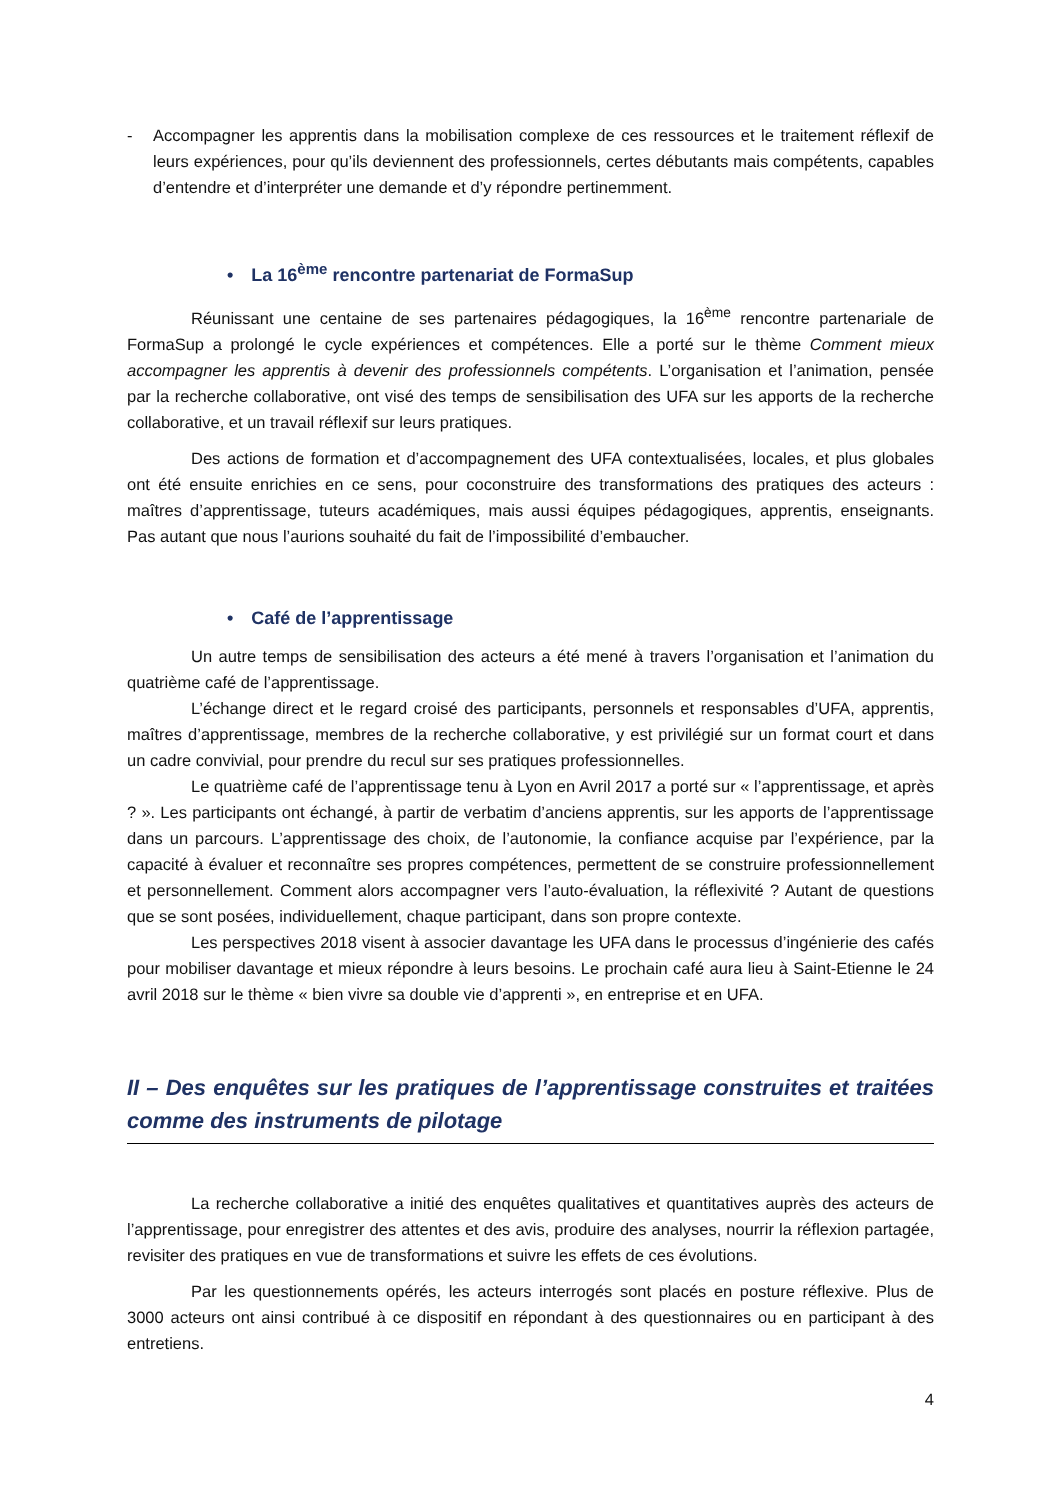- Accompagner les apprentis dans la mobilisation complexe de ces ressources et le traitement réflexif de leurs expériences, pour qu’ils deviennent des professionnels, certes débutants mais compétents, capables d’entendre et d’interpréter une demande et d’y répondre pertinemment.
• La 16<sup>ème</sup> rencontre partenariat de FormaSup
Réunissant une centaine de ses partenaires pédagogiques, la 16<sup>ème</sup> rencontre partenariale de FormaSup a prolongé le cycle expériences et compétences. Elle a porté sur le thème Comment mieux accompagner les apprentis à devenir des professionnels compétents. L’organisation et l’animation, pensée par la recherche collaborative, ont visé des temps de sensibilisation des UFA sur les apports de la recherche collaborative, et un travail réflexif sur leurs pratiques.
Des actions de formation et d’accompagnement des UFA contextualisées, locales, et plus globales ont été ensuite enrichies en ce sens, pour coconstruire des transformations des pratiques des acteurs : maîtres d’apprentissage, tuteurs académiques, mais aussi équipes pédagogiques, apprentis, enseignants. Pas autant que nous l’aurions souhaité du fait de l’impossibilité d’embaucher.
• Café de l’apprentissage
Un autre temps de sensibilisation des acteurs a été mené à travers l’organisation et l’animation du quatrième café de l’apprentissage.
L’échange direct et le regard croisé des participants, personnels et responsables d’UFA, apprentis, maîtres d’apprentissage, membres de la recherche collaborative, y est privilégié sur un format court et dans un cadre convivial, pour prendre du recul sur ses pratiques professionnelles.
Le quatrième café de l’apprentissage tenu à Lyon en Avril 2017 a porté sur « l’apprentissage, et après ? ». Les participants ont échangé, à partir de verbatim d’anciens apprentis, sur les apports de l’apprentissage dans un parcours. L’apprentissage des choix, de l’autonomie, la confiance acquise par l’expérience, par la capacité à évaluer et reconnaître ses propres compétences, permettent de se construire professionnellement et personnellement. Comment alors accompagner vers l’auto-évaluation, la réflexivité ? Autant de questions que se sont posées, individuellement, chaque participant, dans son propre contexte.
Les perspectives 2018 visent à associer davantage les UFA dans le processus d’ingénierie des cafés pour mobiliser davantage et mieux répondre à leurs besoins. Le prochain café aura lieu à Saint-Etienne le 24 avril 2018 sur le thème « bien vivre sa double vie d’apprenti », en entreprise et en UFA.
II – Des enquêtes sur les pratiques de l’apprentissage construites et traitées comme des instruments de pilotage
La recherche collaborative a initié des enquêtes qualitatives et quantitatives auprès des acteurs de l’apprentissage, pour enregistrer des attentes et des avis, produire des analyses, nourrir la réflexion partagée, revisiter des pratiques en vue de transformations et suivre les effets de ces évolutions.
Par les questionnements opérés, les acteurs interrogés sont placés en posture réflexive. Plus de 3000 acteurs ont ainsi contribué à ce dispositif en répondant à des questionnaires ou en participant à des entretiens.
4